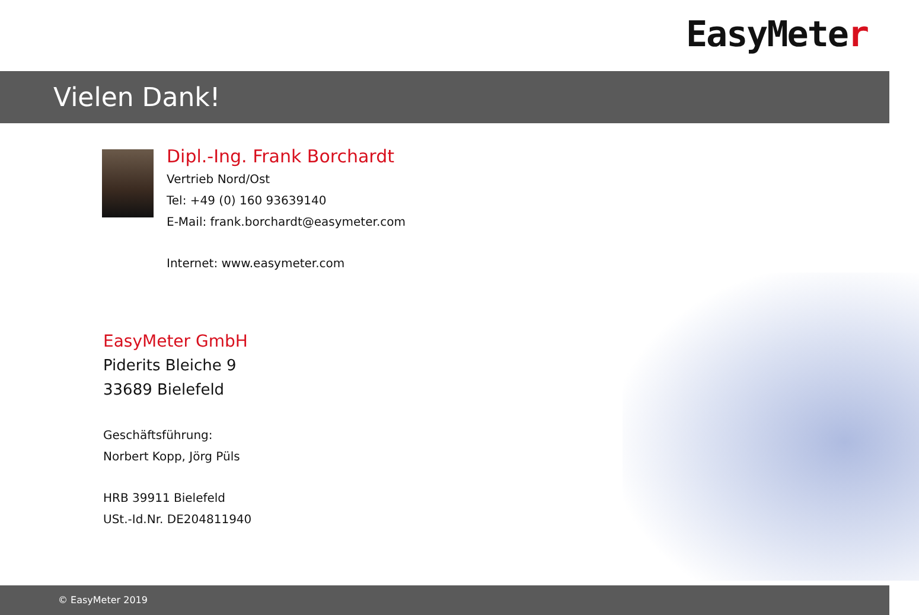EasyMeter
Vielen Dank!
Dipl.-Ing. Frank Borchardt
Vertrieb Nord/Ost
Tel: +49 (0) 160 93639140
E-Mail: frank.borchardt@easymeter.com
Internet: www.easymeter.com
EasyMeter GmbH
Piderits Bleiche 9
33689 Bielefeld
Geschäftsführung:
Norbert Kopp, Jörg Püls
HRB 39911 Bielefeld
USt.-Id.Nr. DE204811940
© EasyMeter 2019